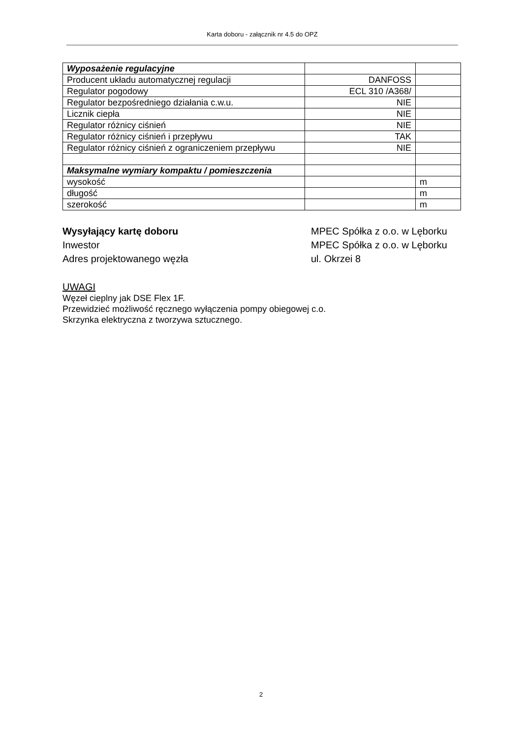Karta doboru - załącznik nr 4.5 do OPZ
| Wyposażenie regulacyjne | | |
| Producent układu automatycznej regulacji | DANFOSS | |
| Regulator pogodowy | ECL 310 /A368/ | |
| Regulator bezpośredniego działania c.w.u. | NIE | |
| Licznik ciepła | NIE | |
| Regulator różnicy ciśnień | NIE | |
| Regulator różnicy ciśnień i przepływu | TAK | |
| Regulator różnicy ciśnień z ograniczeniem przepływu | NIE | |
| Maksymalne wymiary kompaktu / pomieszczenia | | |
| wysokość | | m |
| długość | | m |
| szerokość | | m |
Wysyłający kartę doboru
Inwestor
Adres projektowanego węzła
MPEC Spółka z o.o. w Lęborku
MPEC Spółka z o.o. w Lęborku
ul. Okrzei 8
UWAGI
Węzeł cieplny jak DSE Flex 1F.
Przewidzieć możliwość ręcznego wyłączenia pompy obiegowej c.o.
Skrzynka elektryczna z tworzywa sztucznego.
2